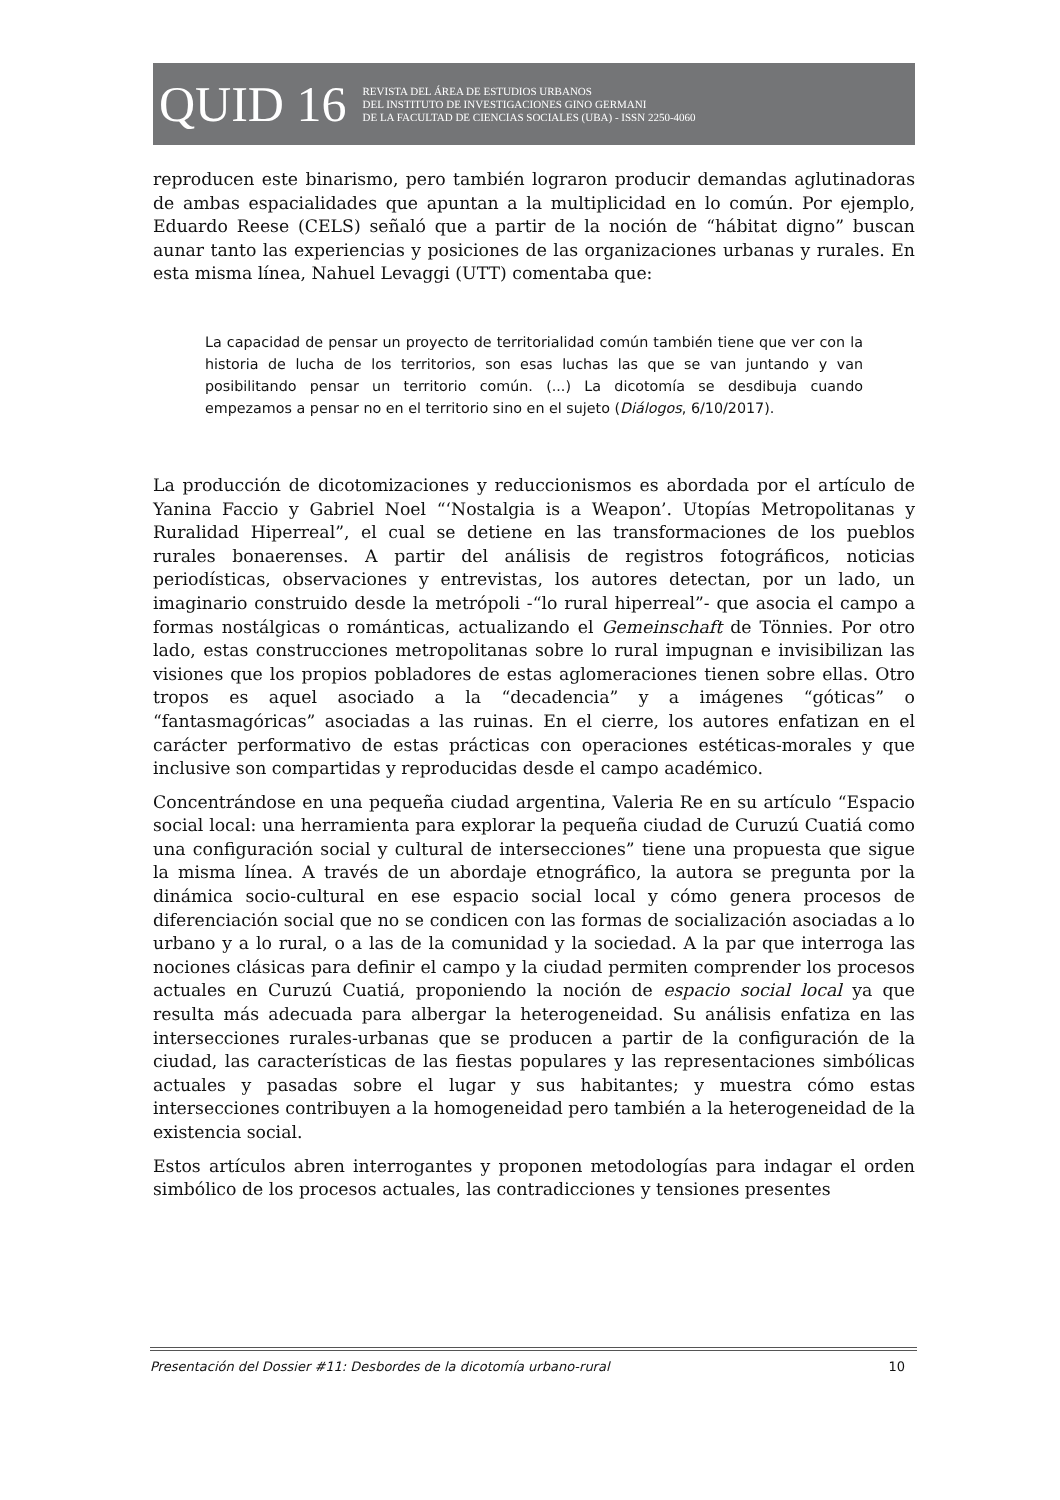QUID 16
REVISTA DEL ÁREA DE ESTUDIOS URBANOS
DEL INSTITUTO DE INVESTIGACIONES GINO GERMANI
DE LA FACULTAD DE CIENCIAS SOCIALES (UBA) - ISSN 2250-4060
reproducen este binarismo, pero también lograron producir demandas aglutinadoras de ambas espacialidades que apuntan a la multiplicidad en lo común. Por ejemplo, Eduardo Reese (CELS) señaló que a partir de la noción de “hábitat digno” buscan aunar tanto las experiencias y posiciones de las organizaciones urbanas y rurales. En esta misma línea, Nahuel Levaggi (UTT) comentaba que:
La capacidad de pensar un proyecto de territorialidad común también tiene que ver con la historia de lucha de los territorios, son esas luchas las que se van juntando y van posibilitando pensar un territorio común. (...) La dicotomía se desdibuja cuando empezamos a pensar no en el territorio sino en el sujeto (Diálogos, 6/10/2017).
La producción de dicotomizaciones y reduccionismos es abordada por el artículo de Yanina Faccio y Gabriel Noel “‘Nostalgia is a Weapon’. Utopías Metropolitanas y Ruralidad Hiperreal”, el cual se detiene en las transformaciones de los pueblos rurales bonaerenses. A partir del análisis de registros fotográficos, noticias periodísticas, observaciones y entrevistas, los autores detectan, por un lado, un imaginario construido desde la metrópoli -“lo rural hiperreal”- que asocia el campo a formas nostálgicas o románticas, actualizando el Gemeinschaft de Tönnies. Por otro lado, estas construcciones metropolitanas sobre lo rural impugnan e invisibilizan las visiones que los propios pobladores de estas aglomeraciones tienen sobre ellas. Otro tropos es aquel asociado a la “decadencia” y a imágenes “góticas” o “fantasmagóricas” asociadas a las ruinas. En el cierre, los autores enfatizan en el carácter performativo de estas prácticas con operaciones estéticas-morales y que inclusive son compartidas y reproducidas desde el campo académico.
Concentrándose en una pequeña ciudad argentina, Valeria Re en su artículo “Espacio social local: una herramienta para explorar la pequeña ciudad de Curuzú Cuatiá como una configuración social y cultural de intersecciones” tiene una propuesta que sigue la misma línea. A través de un abordaje etnográfico, la autora se pregunta por la dinámica socio-cultural en ese espacio social local y cómo genera procesos de diferenciación social que no se condicen con las formas de socialización asociadas a lo urbano y a lo rural, o a las de la comunidad y la sociedad. A la par que interroga las nociones clásicas para definir el campo y la ciudad permiten comprender los procesos actuales en Curuzú Cuatiá, proponiendo la noción de espacio social local ya que resulta más adecuada para albergar la heterogeneidad. Su análisis enfatiza en las intersecciones rurales-urbanas que se producen a partir de la configuración de la ciudad, las características de las fiestas populares y las representaciones simbólicas actuales y pasadas sobre el lugar y sus habitantes; y muestra cómo estas intersecciones contribuyen a la homogeneidad pero también a la heterogeneidad de la existencia social.
Estos artículos abren interrogantes y proponen metodologías para indagar el orden simbólico de los procesos actuales, las contradicciones y tensiones presentes
Presentación del Dossier #11: Desbordes de la dicotomía urbano-rural 10